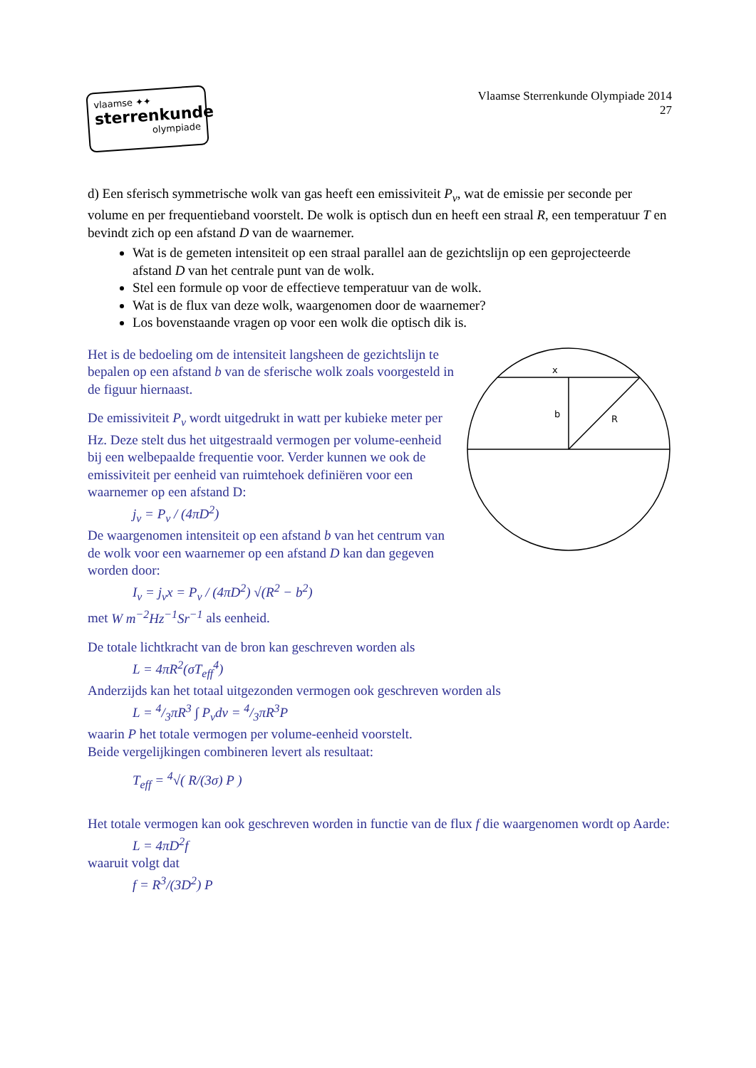vlaamse ✦✦
sterrenkunde
olympiade
Vlaamse Sterrenkunde Olympiade 2014
27
d) Een sferisch symmetrische wolk van gas heeft een emissiviteit P<sub>ν</sub>, wat de emissie per seconde per volume en per frequentieband voorstelt. De wolk is optisch dun en heeft een straal R, een temperatuur T en bevindt zich op een afstand D van de waarnemer.
Wat is de gemeten intensiteit op een straal parallel aan de gezichtslijn op een geprojecteerde afstand D van het centrale punt van de wolk.
Stel een formule op voor de effectieve temperatuur van de wolk.
Wat is de flux van deze wolk, waargenomen door de waarnemer?
Los bovenstaande vragen op voor een wolk die optisch dik is.
x
b
R
Het is de bedoeling om de intensiteit langsheen de gezichtslijn te bepalen op een afstand b van de sferische wolk zoals voorgesteld in de figuur hiernaast.
De emissiviteit P<sub>ν</sub> wordt uitgedrukt in watt per kubieke meter per Hz. Deze stelt dus het uitgestraald vermogen per volume-eenheid bij een welbepaalde frequentie voor. Verder kunnen we ook de emissiviteit per eenheid van ruimtehoek definiëren voor een waarnemer op een afstand D:
j<sub>ν</sub> = P<sub>ν</sub> / (4πD<sup>2</sup>)
De waargenomen intensiteit op een afstand b van het centrum van de wolk voor een waarnemer op een afstand D kan dan gegeven worden door:
I<sub>ν</sub> = j<sub>ν</sub>x = P<sub>ν</sub> / (4πD<sup>2</sup>) √(R<sup>2</sup> − b<sup>2</sup>)
met W m<sup>−2</sup>Hz<sup>−1</sup>Sr<sup>−1</sup> als eenheid.
De totale lichtkracht van de bron kan geschreven worden als
L = 4πR<sup>2</sup>(σT<sub>eff</sub><sup>4</sup>)
Anderzijds kan het totaal uitgezonden vermogen ook geschreven worden als
L = 4/3πR<sup>3</sup> ∫ P<sub>ν</sub>dν = 4/3πR<sup>3</sup>P
waarin P het totale vermogen per volume-eenheid voorstelt.
Beide vergelijkingen combineren levert als resultaat:
T<sub>eff</sub> = <sup>4</sup>√( R/(3σ) P )
Het totale vermogen kan ook geschreven worden in functie van de flux f die waargenomen wordt op Aarde:
L = 4πD<sup>2</sup>f
waaruit volgt dat
f = R<sup>3</sup>/(3D<sup>2</sup>) P